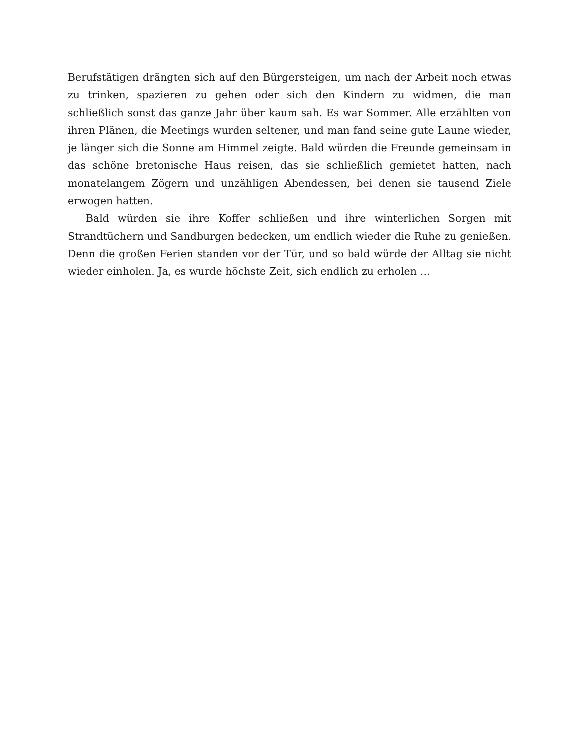Berufstätigen drängten sich auf den Bürgersteigen, um nach der Arbeit noch etwas zu trinken, spazieren zu gehen oder sich den Kindern zu widmen, die man schließlich sonst das ganze Jahr über kaum sah. Es war Sommer. Alle erzählten von ihren Plänen, die Meetings wurden seltener, und man fand seine gute Laune wieder, je länger sich die Sonne am Himmel zeigte. Bald würden die Freunde gemeinsam in das schöne bretonische Haus reisen, das sie schließlich gemietet hatten, nach monatelangem Zögern und unzähligen Abendessen, bei denen sie tausend Ziele erwogen hatten.
Bald würden sie ihre Koffer schließen und ihre winterlichen Sorgen mit Strandtüchern und Sandburgen bedecken, um endlich wieder die Ruhe zu genießen. Denn die großen Ferien standen vor der Tür, und so bald würde der Alltag sie nicht wieder einholen. Ja, es wurde höchste Zeit, sich endlich zu erholen …